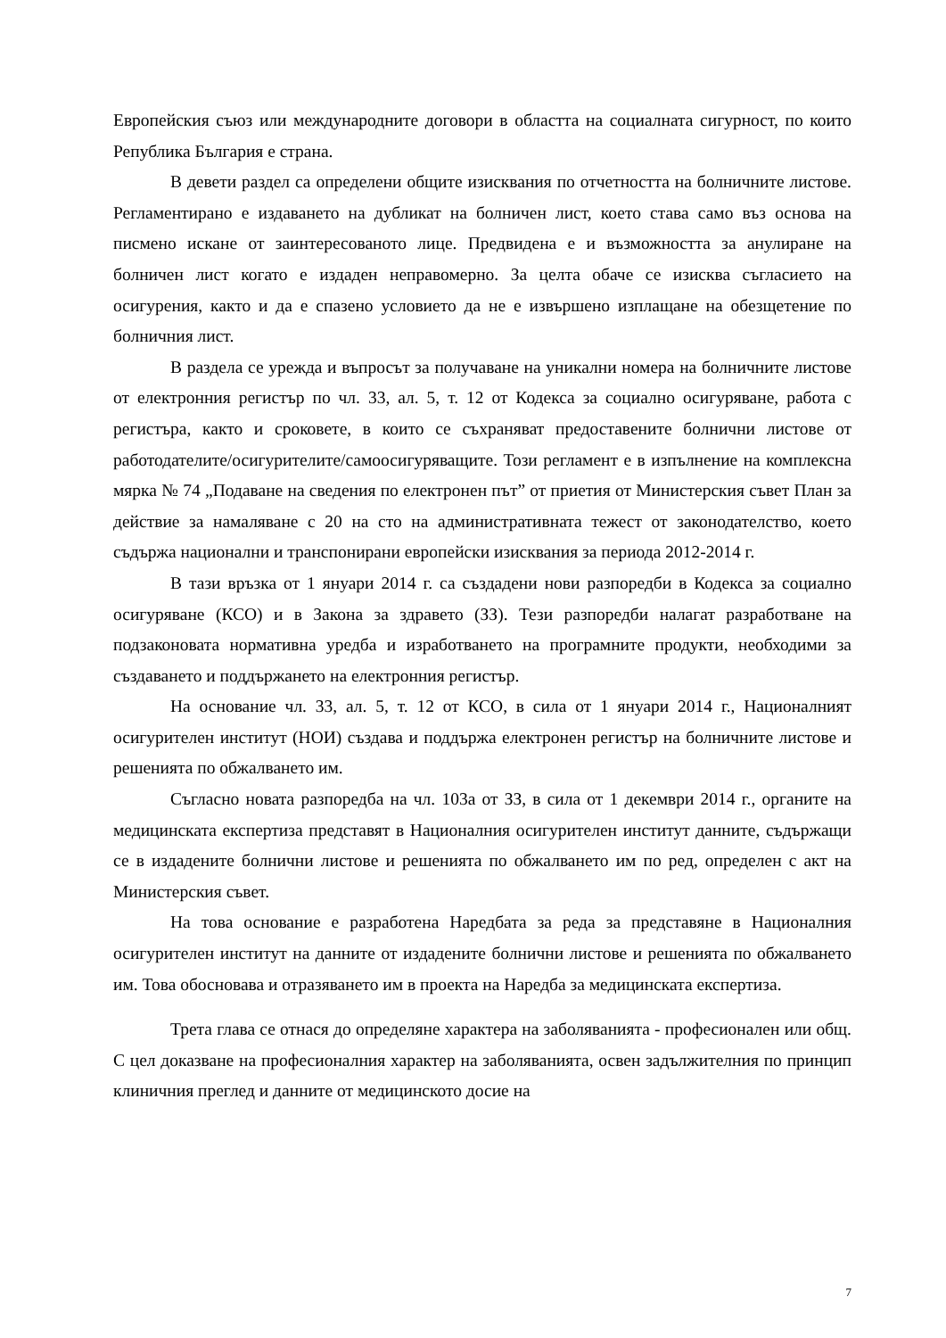Европейския съюз или международните договори в областта на социалната сигурност, по които Република България е страна.
В девети раздел са определени общите изисквания по отчетността на болничните листове. Регламентирано е издаването на дубликат на болничен лист, което става само въз основа на писмено искане от заинтересованото лице. Предвидена е и възможността за анулиране на болничен лист когато е издаден неправомерно. За целта обаче се изисква съгласието на осигурения, както и да е спазено условието да не е извършено изплащане на обезщетение по болничния лист.
В раздела се урежда и въпросът за получаване на уникални номера на болничните листове от електронния регистър по чл. 33, ал. 5, т. 12 от Кодекса за социално осигуряване, работа с регистъра, както и сроковете, в които се съхраняват предоставените болнични листове от работодателите/осигурителите/самоосигуряващите. Този регламент е в изпълнение на комплексна мярка № 74 „Подаване на сведения по електронен път” от приетия от Министерския съвет План за действие за намаляване с 20 на сто на административната тежест от законодателство, което съдържа национални и транспонирани европейски изисквания за периода 2012-2014 г.
В тази връзка от 1 януари 2014 г. са създадени нови разпоредби в Кодекса за социално осигуряване (КСО) и в Закона за здравето (ЗЗ). Тези разпоредби налагат разработване на подзаконовата нормативна уредба и изработването на програмните продукти, необходими за създаването и поддържането на електронния регистър.
На основание чл. 33, ал. 5, т. 12 от КСО, в сила от 1 януари 2014 г., Националният осигурителен институт (НОИ) създава и поддържа електронен регистър на болничните листове и решенията по обжалването им.
Съгласно новата разпоредба на чл. 103а от ЗЗ, в сила от 1 декември 2014 г., органите на медицинската експертиза представят в Националния осигурителен институт данните, съдържащи се в издадените болнични листове и решенията по обжалването им по ред, определен с акт на Министерския съвет.
На това основание е разработена Наредбата за реда за представяне в Националния осигурителен институт на данните от издадените болнични листове и решенията по обжалването им. Това обосновава и отразяването им в проекта на Наредба за медицинската експертиза.
Трета глава се отнася до определяне характера на заболяванията - професионален или общ. С цел доказване на професионалния характер на заболяванията, освен задължителния по принцип клиничния преглед и данните от медицинското досие на
7